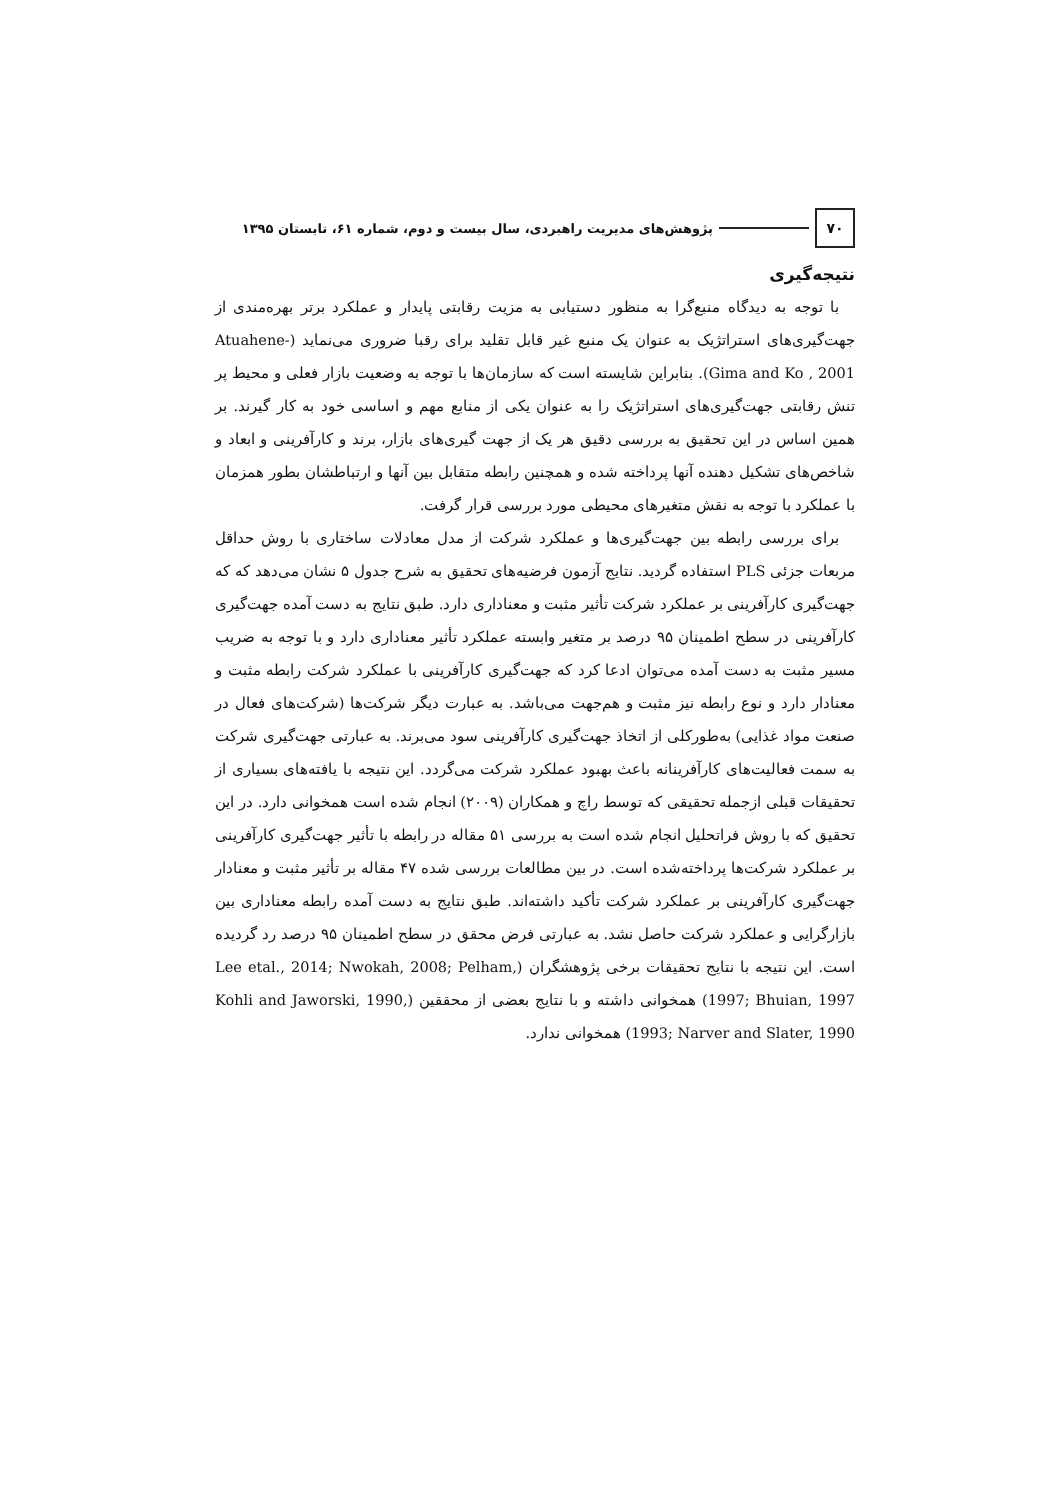۷۰
پژوهش‌های مدیریت راهبردی، سال بیست و دوم، شماره ۶۱، تابستان ۱۳۹۵
نتیجه‌گیری
با توجه به دیدگاه منبع‌گرا به منظور دستیابی به مزیت رقابتی پایدار و عملکرد برتر بهره‌مندی از جهت‌گیری‌های استراتژیک به عنوان یک منبع غیر قابل تقلید برای رقبا ضروری می‌نماید (Atuahene-Gima and Ko , 2001). بنابراین شایسته است که سازمان‌ها با توجه به وضعیت بازار فعلی و محیط پر تنش رقابتی جهت‌گیری‌های استراتژیک را به عنوان یکی از منابع مهم و اساسی خود به کار گیرند. بر همین اساس در این تحقیق به بررسی دقیق هر یک از جهت گیری‌های بازار، برند و کارآفرینی و ابعاد و شاخص‌های تشکیل دهنده آنها پرداخته شده و همچنین رابطه متقابل بین آنها و ارتباطشان بطور همزمان با عملکرد با توجه به نقش متغیرهای محیطی مورد بررسی قرار گرفت.
برای بررسی رابطه بین جهت‌گیری‌ها و عملکرد شرکت از مدل معادلات ساختاری با روش حداقل مربعات جزئی PLS استفاده گردید. نتایج آزمون فرضیه‌های تحقیق به شرح جدول ۵ نشان می‌دهد که که جهت‌گیری کارآفرینی بر عملکرد شرکت تأثیر مثبت و معناداری دارد. طبق نتایج به دست آمده جهت‌گیری کارآفرینی در سطح اطمینان ۹۵ درصد بر متغیر وابسته عملکرد تأثیر معناداری دارد و با توجه به ضریب مسیر مثبت به دست آمده می‌توان ادعا کرد که جهت‌گیری کارآفرینی با عملکرد شرکت رابطه مثبت و معنادار دارد و نوع رابطه نیز مثبت و هم‌جهت می‌باشد. به عبارت دیگر شرکت‌ها (شرکت‌های فعال در صنعت مواد غذایی) به‌طورکلی از اتخاذ جهت‌گیری کارآفرینی سود می‌برند. به عبارتی جهت‌گیری شرکت به سمت فعالیت‌های کارآفرینانه باعث بهبود عملکرد شرکت می‌گردد. این نتیجه با یافته‌های بسیاری از تحقیقات قبلی ازجمله تحقیقی که توسط راچ و همکاران (۲۰۰۹) انجام شده است همخوانی دارد. در این تحقیق که با روش فراتحلیل انجام شده است به بررسی ۵۱ مقاله در رابطه با تأثیر جهت‌گیری کارآفرینی بر عملکرد شرکت‌ها پرداخته‌شده است. در بین مطالعات بررسی شده ۴۷ مقاله بر تأثیر مثبت و معنادار جهت‌گیری کارآفرینی بر عملکرد شرکت تأکید داشته‌اند. طبق نتایج به دست آمده رابطه معناداری بین بازارگرایی و عملکرد شرکت حاصل نشد. به عبارتی فرض محقق در سطح اطمینان ۹۵ درصد رد گردیده است. این نتیجه با نتایج تحقیقات برخی پژوهشگران (Lee etal., 2014; Nwokah, 2008; Pelham, 1997; Bhuian, 1997) همخوانی داشته و با نتایج بعضی از محققین (Kohli and Jaworski, 1990, 1993; Narver and Slater, 1990) همخوانی ندارد.